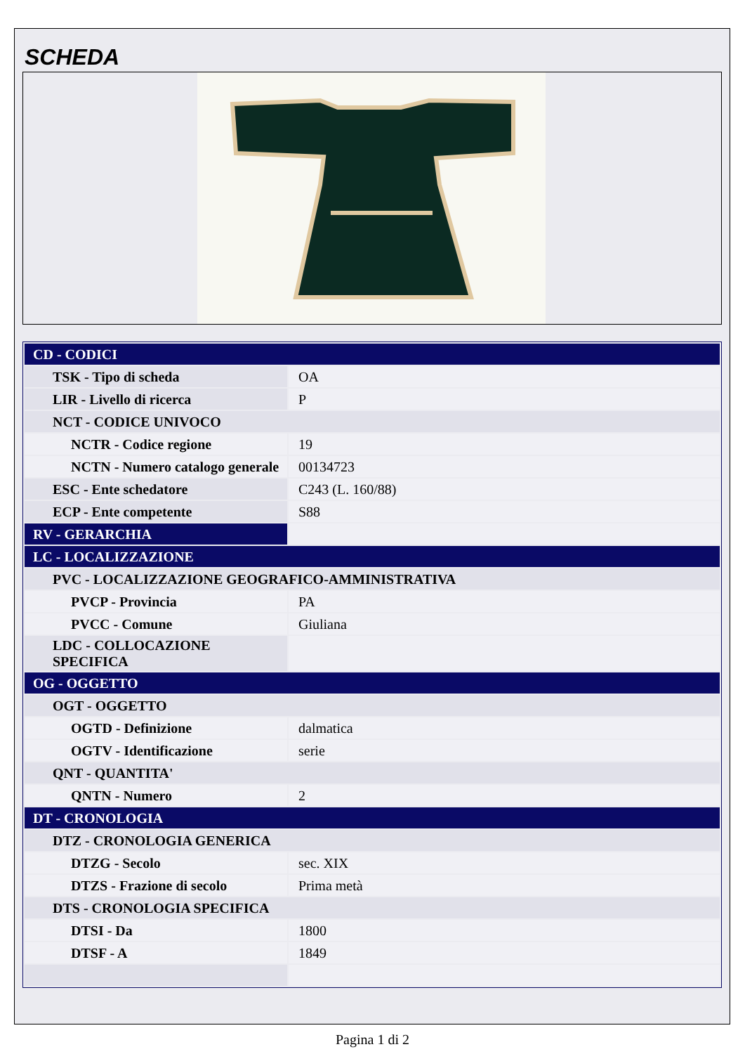SCHEDA
| CD - CODICI | |
| TSK - Tipo di scheda | OA |
| LIR - Livello di ricerca | P |
| NCT - CODICE UNIVOCO | |
| NCTR - Codice regione | 19 |
| NCTN - Numero catalogo generale | 00134723 |
| ESC - Ente schedatore | C243 (L. 160/88) |
| ECP - Ente competente | S88 |
| RV - GERARCHIA | |
| LC - LOCALIZZAZIONE | |
| PVC - LOCALIZZAZIONE GEOGRAFICO-AMMINISTRATIVA | |
| PVCP - Provincia | PA |
| PVCC - Comune | Giuliana |
| LDC - COLLOCAZIONE SPECIFICA | |
| OG - OGGETTO | |
| OGT - OGGETTO | |
| OGTD - Definizione | dalmatica |
| OGTV - Identificazione | serie |
| QNT - QUANTITA' | |
| QNTN - Numero | 2 |
| DT - CRONOLOGIA | |
| DTZ - CRONOLOGIA GENERICA | |
| DTZG - Secolo | sec. XIX |
| DTZS - Frazione di secolo | Prima metà |
| DTS - CRONOLOGIA SPECIFICA | |
| DTSI - Da | 1800 |
| DTSF - A | 1849 |
Pagina 1 di 2